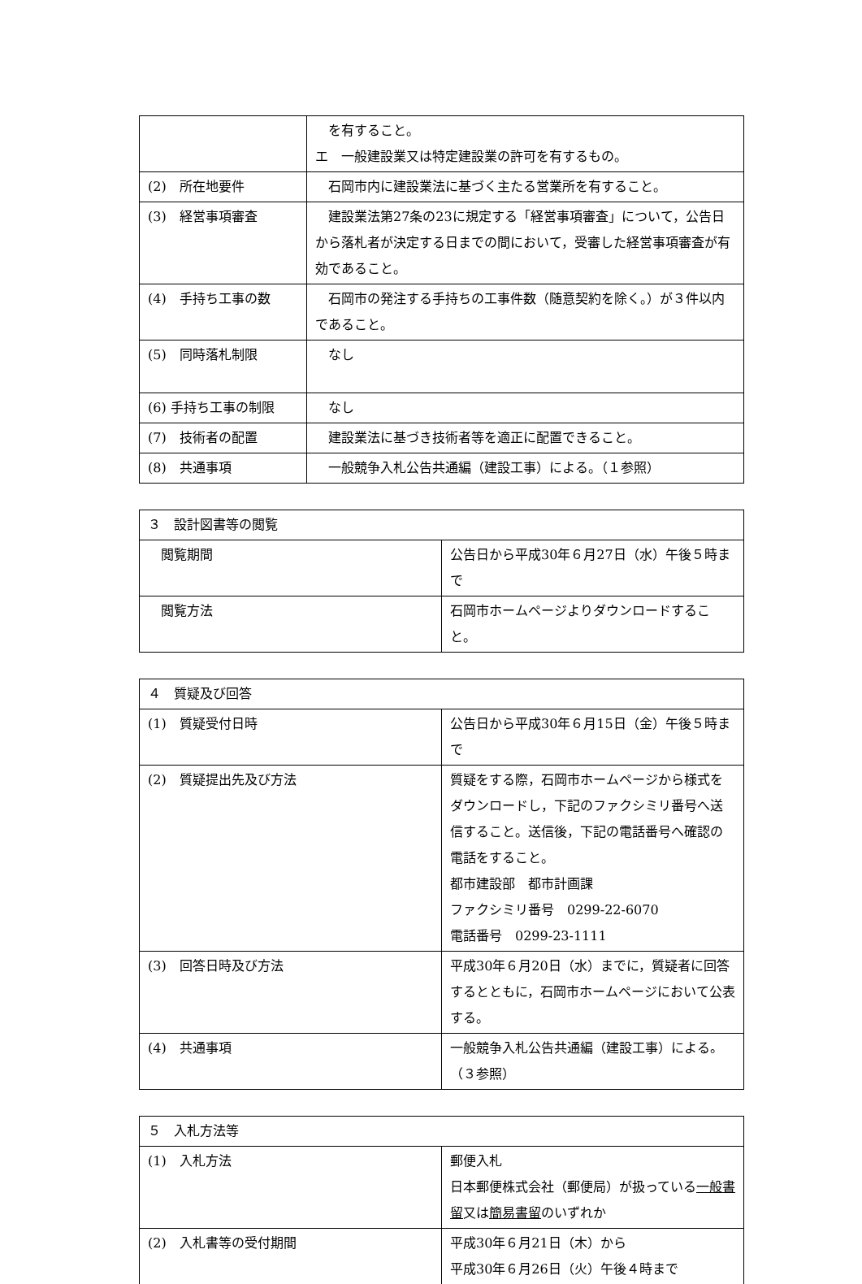| | を有すること。 エ 一般建設業又は特定建設業の許可を有するもの。 |
| (2) 所在地要件 | 石岡市内に建設業法に基づく主たる営業所を有すること。 |
| (3) 経営事項審査 | 建設業法第27条の23に規定する「経営事項審査」について，公告日から落札者が決定する日までの間において，受審した経営事項審査が有効であること。 |
| (4) 手持ち工事の数 | 石岡市の発注する手持ちの工事件数（随意契約を除く。）が３件以内であること。 |
| (5) 同時落札制限 | なし |
| (6) 手持ち工事の制限 | なし |
| (7) 技術者の配置 | 建設業法に基づき技術者等を適正に配置できること。 |
| (8) 共通事項 | 一般競争入札公告共通編（建設工事）による。（１参照） |
| ３ 設計図書等の閲覧 | |
| --- | --- |
| 閲覧期間 | 公告日から平成30年６月27日（水）午後５時まで |
| 閲覧方法 | 石岡市ホームページよりダウンロードすること。 |
| ４ 質疑及び回答 | |
| --- | --- |
| (1) 質疑受付日時 | 公告日から平成30年６月15日（金）午後５時まで |
| (2) 質疑提出先及び方法 | 質疑をする際，石岡市ホームページから様式をダウンロードし，下記のファクシミリ番号へ送信すること。送信後，下記の電話番号へ確認の電話をすること。 都市建設部 都市計画課 ファクシミリ番号 0299-22-6070 電話番号 0299-23-1111 |
| (3) 回答日時及び方法 | 平成30年６月20日（水）までに，質疑者に回答するとともに，石岡市ホームページにおいて公表する。 |
| (4) 共通事項 | 一般競争入札公告共通編（建設工事）による。（３参照） |
| ５ 入札方法等 | |
| --- | --- |
| (1) 入札方法 | 郵便入札 日本郵便株式会社（郵便局）が扱っている 一般書留 又は 簡易書留 のいずれか |
| (2) 入札書等の受付期間 | 平成30年６月21日（木）から 平成30年６月26日（火）午後４時まで |